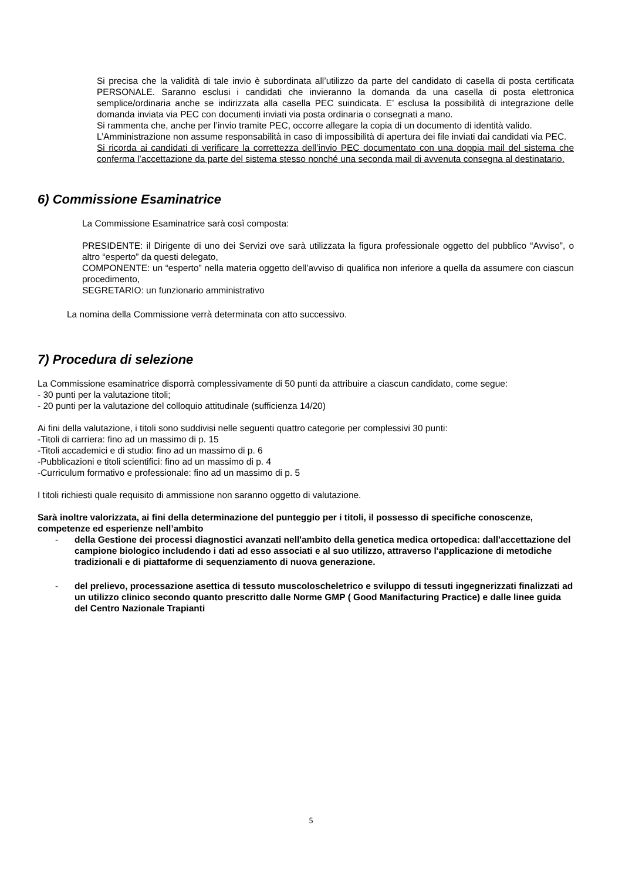Si precisa che la validità di tale invio è subordinata all’utilizzo da parte del candidato di casella di posta certificata PERSONALE. Saranno esclusi i candidati che invieranno la domanda da una casella di posta elettronica semplice/ordinaria anche se indirizzata alla casella PEC suindicata. E’ esclusa la possibilità di integrazione delle domanda inviata via PEC con documenti inviati via posta ordinaria o consegnati a mano.
Si rammenta che, anche per l’invio tramite PEC, occorre allegare la copia di un documento di identità valido.
L’Amministrazione non assume responsabilità in caso di impossibilità di apertura dei file inviati dai candidati via PEC.
Si ricorda ai candidati di verificare la correttezza dell’invio PEC documentato con una doppia mail del sistema che conferma l’accettazione da parte del sistema stesso nonché una seconda mail di avvenuta consegna al destinatario.
6) Commissione Esaminatrice
La Commissione Esaminatrice sarà così composta:
PRESIDENTE: il Dirigente di uno dei Servizi ove sarà utilizzata la figura professionale oggetto del pubblico “Avviso”, o altro “esperto” da questi delegato,
COMPONENTE: un “esperto” nella materia oggetto dell’avviso di qualifica non inferiore a quella da assumere con ciascun procedimento,
SEGRETARIO: un funzionario amministrativo
La nomina della Commissione verrà determinata con atto successivo.
7) Procedura di selezione
La Commissione esaminatrice disporrà complessivamente di 50 punti da attribuire a ciascun candidato, come segue:
- 30 punti per la valutazione titoli;
- 20 punti per la valutazione del colloquio attitudinale (sufficienza 14/20)
Ai fini della valutazione, i titoli sono suddivisi nelle seguenti quattro categorie per complessivi 30 punti:
-Titoli di carriera: fino ad un massimo di p. 15
-Titoli accademici e di studio: fino ad un massimo di p. 6
-Pubblicazioni e titoli scientifici: fino ad un massimo di p. 4
-Curriculum formativo e professionale: fino ad un massimo di p. 5
I titoli richiesti quale requisito di ammissione non saranno oggetto di valutazione.
Sarà inoltre valorizzata, ai fini della determinazione del punteggio per i titoli, il possesso di specifiche conoscenze, competenze ed esperienze nell’ambito
- della Gestione dei processi diagnostici avanzati nell'ambito della genetica medica ortopedica: dall'accettazione del campione biologico includendo i dati ad esso associati e al suo utilizzo, attraverso l'applicazione di metodiche tradizionali e di piattaforme di sequenziamento di nuova generazione.
- del prelievo, processazione asettica di tessuto muscoloscheletrico e sviluppo di tessuti ingegnerizzati finalizzati ad un utilizzo clinico secondo quanto prescritto dalle Norme GMP ( Good Manifacturing Practice) e dalle linee guida del Centro Nazionale Trapianti
5